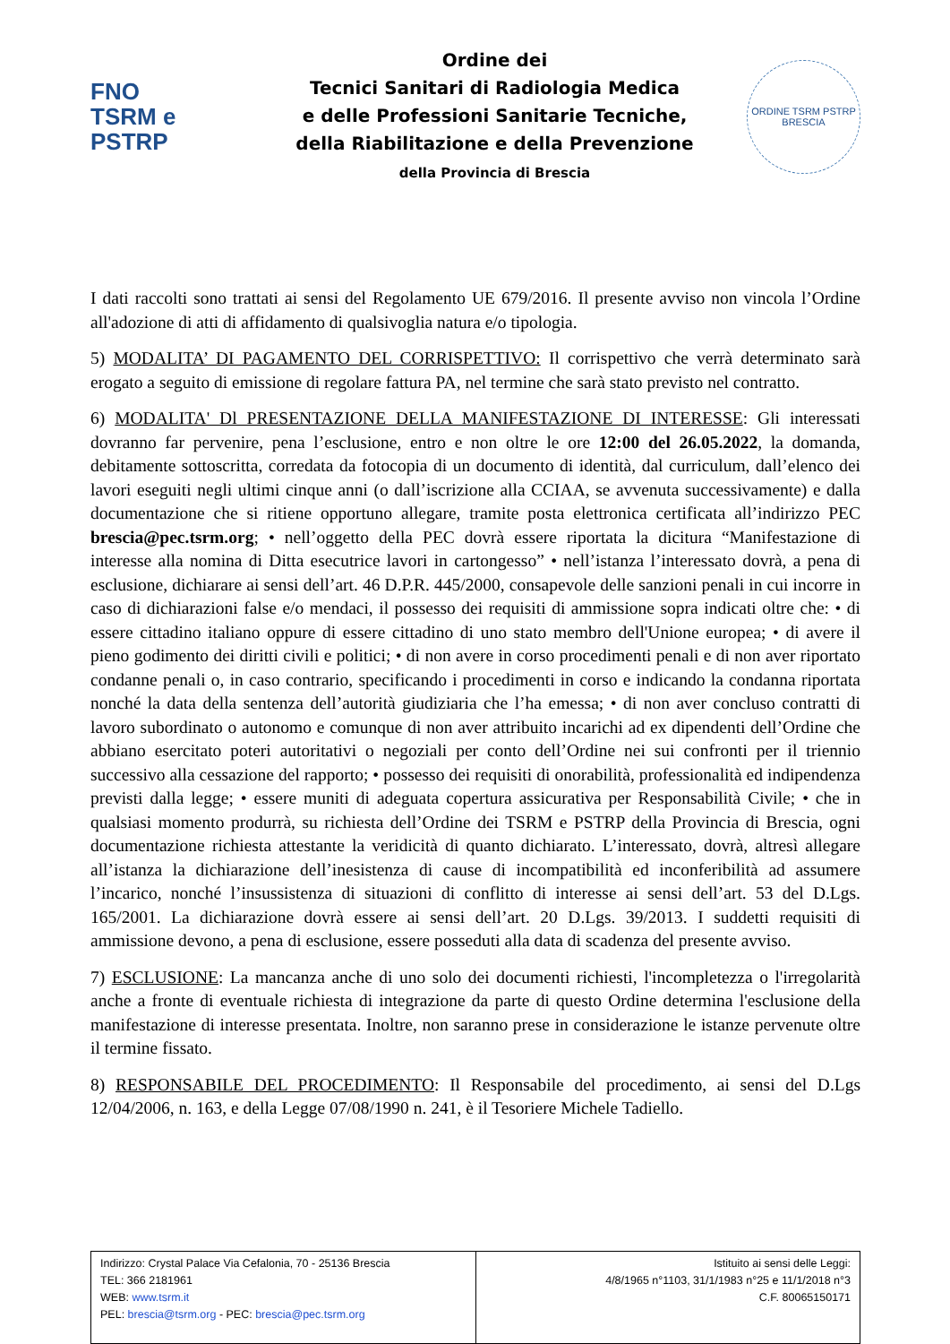FNO
TSRM e
PSTRP
Ordine dei
Tecnici Sanitari di Radiologia Medica
e delle Professioni Sanitarie Tecniche,
della Riabilitazione e della Prevenzione
della Provincia di Brescia
ORDINE TSRM PSTRP BRESCIA
I dati raccolti sono trattati ai sensi del Regolamento UE 679/2016. Il presente avviso non vincola l’Ordine all'adozione di atti di affidamento di qualsivoglia natura e/o tipologia.
5) MODALITA’ DI PAGAMENTO DEL CORRISPETTIVO: Il corrispettivo che verrà determinato sarà erogato a seguito di emissione di regolare fattura PA, nel termine che sarà stato previsto nel contratto.
6) MODALITA' Dl PRESENTAZIONE DELLA MANIFESTAZIONE DI INTERESSE: Gli interessati dovranno far pervenire, pena l’esclusione, entro e non oltre le ore 12:00 del 26.05.2022, la domanda, debitamente sottoscritta, corredata da fotocopia di un documento di identità, dal curriculum, dall’elenco dei lavori eseguiti negli ultimi cinque anni (o dall’iscrizione alla CCIAA, se avvenuta successivamente) e dalla documentazione che si ritiene opportuno allegare, tramite posta elettronica certificata all’indirizzo PEC brescia@pec.tsrm.org; • nell’oggetto della PEC dovrà essere riportata la dicitura “Manifestazione di interesse alla nomina di Ditta esecutrice lavori in cartongesso” • nell’istanza l’interessato dovrà, a pena di esclusione, dichiarare ai sensi dell’art. 46 D.P.R. 445/2000, consapevole delle sanzioni penali in cui incorre in caso di dichiarazioni false e/o mendaci, il possesso dei requisiti di ammissione sopra indicati oltre che: • di essere cittadino italiano oppure di essere cittadino di uno stato membro dell'Unione europea; • di avere il pieno godimento dei diritti civili e politici; • di non avere in corso procedimenti penali e di non aver riportato condanne penali o, in caso contrario, specificando i procedimenti in corso e indicando la condanna riportata nonché la data della sentenza dell’autorità giudiziaria che l’ha emessa; • di non aver concluso contratti di lavoro subordinato o autonomo e comunque di non aver attribuito incarichi ad ex dipendenti dell’Ordine che abbiano esercitato poteri autoritativi o negoziali per conto dell’Ordine nei sui confronti per il triennio successivo alla cessazione del rapporto; • possesso dei requisiti di onorabilità, professionalità ed indipendenza previsti dalla legge; • essere muniti di adeguata copertura assicurativa per Responsabilità Civile; • che in qualsiasi momento produrrà, su richiesta dell’Ordine dei TSRM e PSTRP della Provincia di Brescia, ogni documentazione richiesta attestante la veridicità di quanto dichiarato. L’interessato, dovrà, altresì allegare all’istanza la dichiarazione dell’inesistenza di cause di incompatibilità ed inconferibilità ad assumere l’incarico, nonché l’insussistenza di situazioni di conflitto di interesse ai sensi dell’art. 53 del D.Lgs. 165/2001. La dichiarazione dovrà essere ai sensi dell’art. 20 D.Lgs. 39/2013. I suddetti requisiti di ammissione devono, a pena di esclusione, essere posseduti alla data di scadenza del presente avviso.
7) ESCLUSIONE: La mancanza anche di uno solo dei documenti richiesti, l'incompletezza o l'irregolarità anche a fronte di eventuale richiesta di integrazione da parte di questo Ordine determina l'esclusione della manifestazione di interesse presentata. Inoltre, non saranno prese in considerazione le istanze pervenute oltre il termine fissato.
8) RESPONSABILE DEL PROCEDIMENTO: Il Responsabile del procedimento, ai sensi del D.Lgs 12/04/2006, n. 163, e della Legge 07/08/1990 n. 241, è il Tesoriere Michele Tadiello.
| Indirizzo: Crystal Palace Via Cefalonia, 70 - 25136 Brescia TEL: 366 2181961 WEB: www.tsrm.it PEL: brescia@tsrm.org - PEC: brescia@pec.tsrm.org | Istituito ai sensi delle Leggi: 4/8/1965 n°1103, 31/1/1983 n°25 e 11/1/2018 n°3 C.F. 80065150171 |